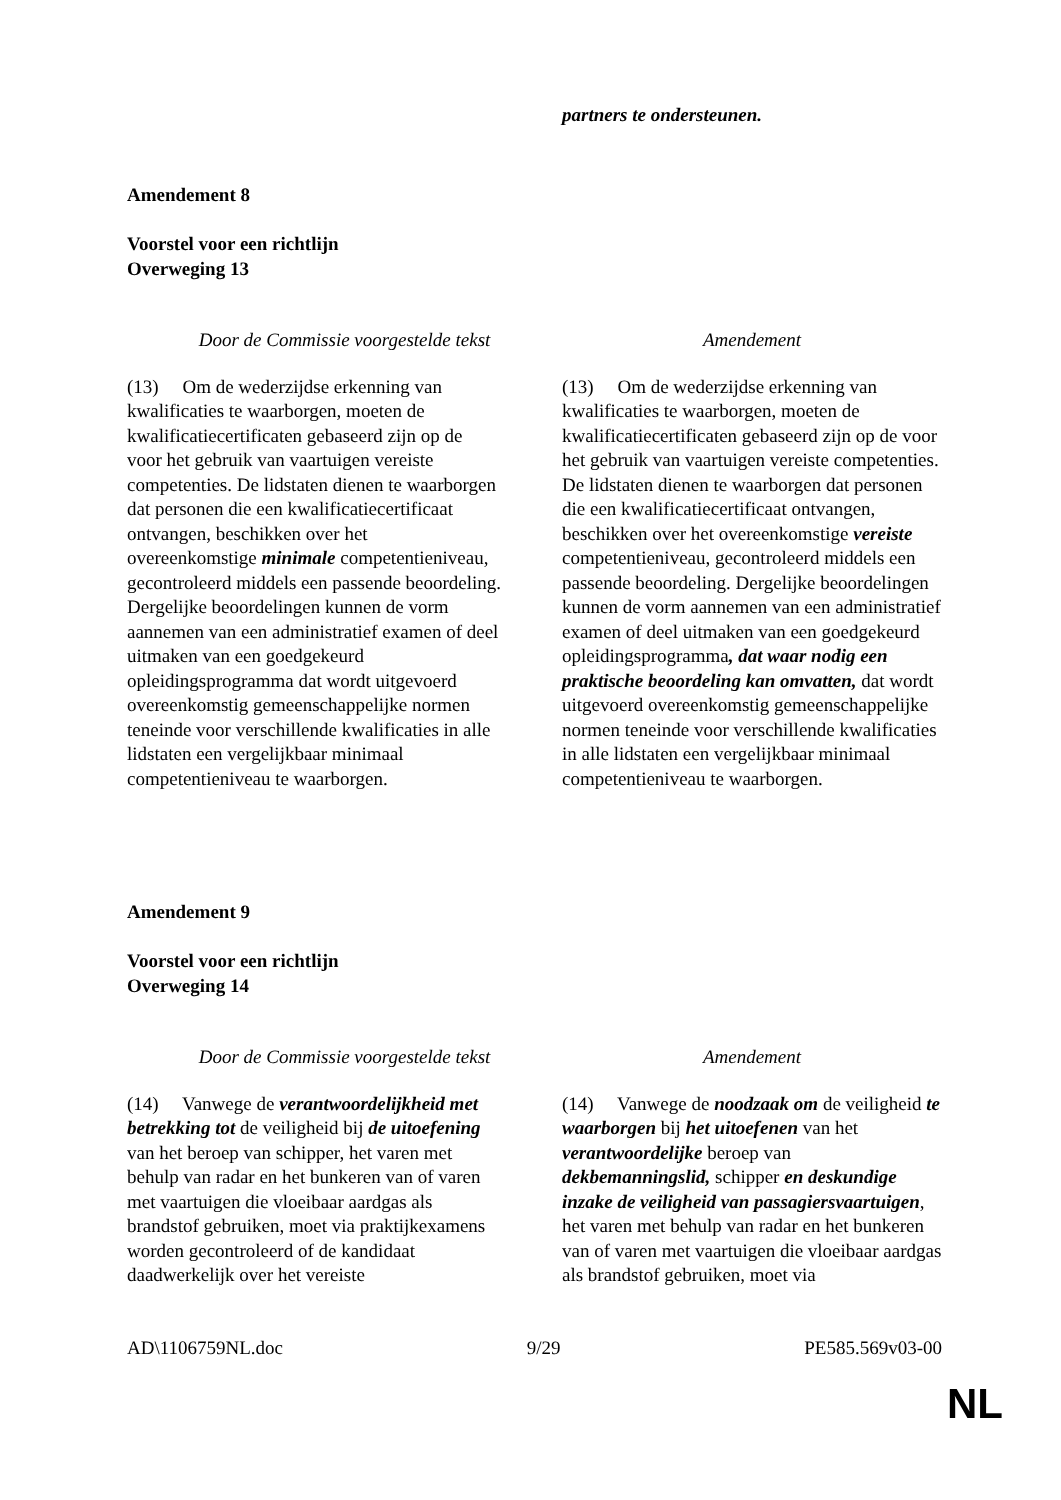| | partners te ondersteunen. |
Amendement 8
Voorstel voor een richtlijn
Overweging 13
| Door de Commissie voorgestelde tekst | Amendement |
| --- | --- |
| (13) Om de wederzijdse erkenning van kwalificaties te waarborgen, moeten de kwalificatiecertificaten gebaseerd zijn op de voor het gebruik van vaartuigen vereiste competenties. De lidstaten dienen te waarborgen dat personen die een kwalificatiecertificaat ontvangen, beschikken over het overeenkomstige minimale competentieniveau, gecontroleerd middels een passende beoordeling. Dergelijke beoordelingen kunnen de vorm aannemen van een administratief examen of deel uitmaken van een goedgekeurd opleidingsprogramma dat wordt uitgevoerd overeenkomstig gemeenschappelijke normen teneinde voor verschillende kwalificaties in alle lidstaten een vergelijkbaar minimaal competentieniveau te waarborgen. | (13) Om de wederzijdse erkenning van kwalificaties te waarborgen, moeten de kwalificatiecertificaten gebaseerd zijn op de voor het gebruik van vaartuigen vereiste competenties. De lidstaten dienen te waarborgen dat personen die een kwalificatiecertificaat ontvangen, beschikken over het overeenkomstige vereiste competentieniveau, gecontroleerd middels een passende beoordeling. Dergelijke beoordelingen kunnen de vorm aannemen van een administratief examen of deel uitmaken van een goedgekeurd opleidingsprogramma , dat waar nodig een praktische beoordeling kan omvatten, dat wordt uitgevoerd overeenkomstig gemeenschappelijke normen teneinde voor verschillende kwalificaties in alle lidstaten een vergelijkbaar minimaal competentieniveau te waarborgen. |
Amendement 9
Voorstel voor een richtlijn
Overweging 14
| Door de Commissie voorgestelde tekst | Amendement |
| --- | --- |
| (14) Vanwege de verantwoordelijkheid met betrekking tot de veiligheid bij de uitoefening van het beroep van schipper, het varen met behulp van radar en het bunkeren van of varen met vaartuigen die vloeibaar aardgas als brandstof gebruiken, moet via praktijkexamens worden gecontroleerd of de kandidaat daadwerkelijk over het vereiste | (14) Vanwege de noodzaak om de veiligheid te waarborgen bij het uitoefenen van het verantwoordelijke beroep van dekbemanningslid, schipper en deskundige inzake de veiligheid van passagiersvaartuigen , het varen met behulp van radar en het bunkeren van of varen met vaartuigen die vloeibaar aardgas als brandstof gebruiken, moet via |
AD\1106759NL.doc 9/29 PE585.569v03-00
NL